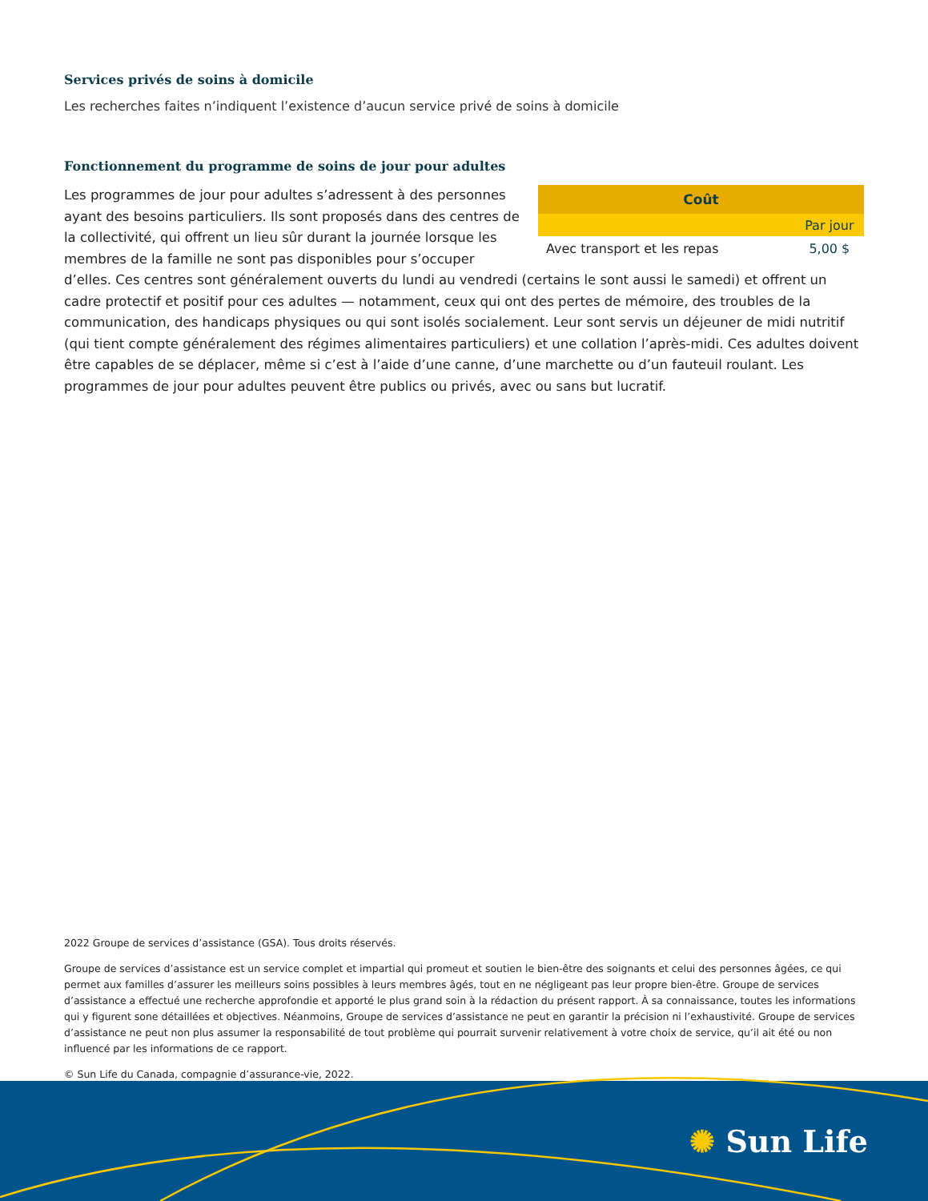Services privés de soins à domicile
Les recherches faites n’indiquent l’existence d’aucun service privé de soins à domicile
Fonctionnement du programme de soins de jour pour adultes
| Coût | |
| --- | --- |
| | Par jour |
| Avec transport et les repas | 5,00 $ |
Les programmes de jour pour adultes s’adressent à des personnes ayant des besoins particuliers. Ils sont proposés dans des centres de la collectivité, qui offrent un lieu sûr durant la journée lorsque les membres de la famille ne sont pas disponibles pour s’occuper d’elles. Ces centres sont généralement ouverts du lundi au vendredi (certains le sont aussi le samedi) et offrent un cadre protectif et positif pour ces adultes — notamment, ceux qui ont des pertes de mémoire, des troubles de la communication, des handicaps physiques ou qui sont isolés socialement. Leur sont servis un déjeuner de midi nutritif (qui tient compte généralement des régimes alimentaires particuliers) et une collation l’après-midi. Ces adultes doivent être capables de se déplacer, même si c’est à l’aide d’une canne, d’une marchette ou d’un fauteuil roulant. Les programmes de jour pour adultes peuvent être publics ou privés, avec ou sans but lucratif.
2022 Groupe de services d’assistance (GSA). Tous droits réservés.
Groupe de services d’assistance est un service complet et impartial qui promeut et soutien le bien-être des soignants et celui des personnes âgées, ce qui permet aux familles d’assurer les meilleurs soins possibles à leurs membres âgés, tout en ne négligeant pas leur propre bien-être. Groupe de services d’assistance a effectué une recherche approfondie et apporté le plus grand soin à la rédaction du présent rapport. À sa connaissance, toutes les informations qui y figurent sone détaillées et objectives. Néanmoins, Groupe de services d’assistance ne peut en garantir la précision ni l’exhaustivité. Groupe de services d’assistance ne peut non plus assumer la responsabilité de tout problème qui pourrait survenir relativement à votre choix de service, qu’il ait été ou non influencé par les informations de ce rapport.
© Sun Life du Canada, compagnie d’assurance-vie, 2022.
✺ Sun Life